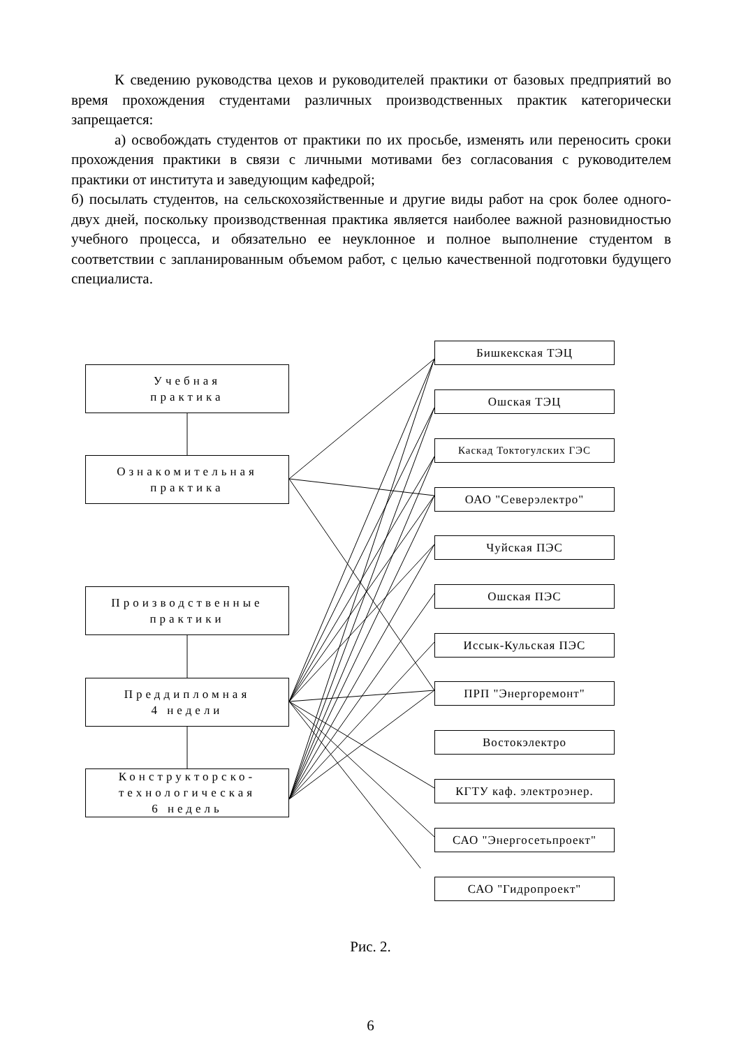К сведению руководства цехов и руководителей практики от базовых предприятий во время прохождения студентами различных производственных практик категорически запрещается:
а) освобождать студентов от практики по их просьбе, изменять или переносить сроки прохождения практики в связи с личными мотивами без согласования с руководителем практики от института и заведующим кафедрой;
б) посылать студентов, на сельскохозяйственные и другие виды работ на срок более одного-двух дней, поскольку производственная практика является наиболее важной разновидностью учебного процесса, и обязательно ее неуклонное и полное выполнение студентом в соответствии с запланированным объемом работ, с целью качественной подготовки будущего специалиста.
Учебная
практика
Ознакомительная
практика
Производственные
практики
Преддипломная
4 недели
Конструкторско-
технологическая
6 недель
Бишкекская ТЭЦ
Ошская ТЭЦ
Каскад Токтогулских ГЭС
ОАО "Северэлектро"
Чуйская ПЭС
Ошская ПЭС
Иссык-Кульская ПЭС
ПРП "Энергоремонт"
Востокэлектро
КГТУ каф. электроэнер.
САО "Энергосетьпроект"
САО "Гидропроект"
Рис. 2.
6